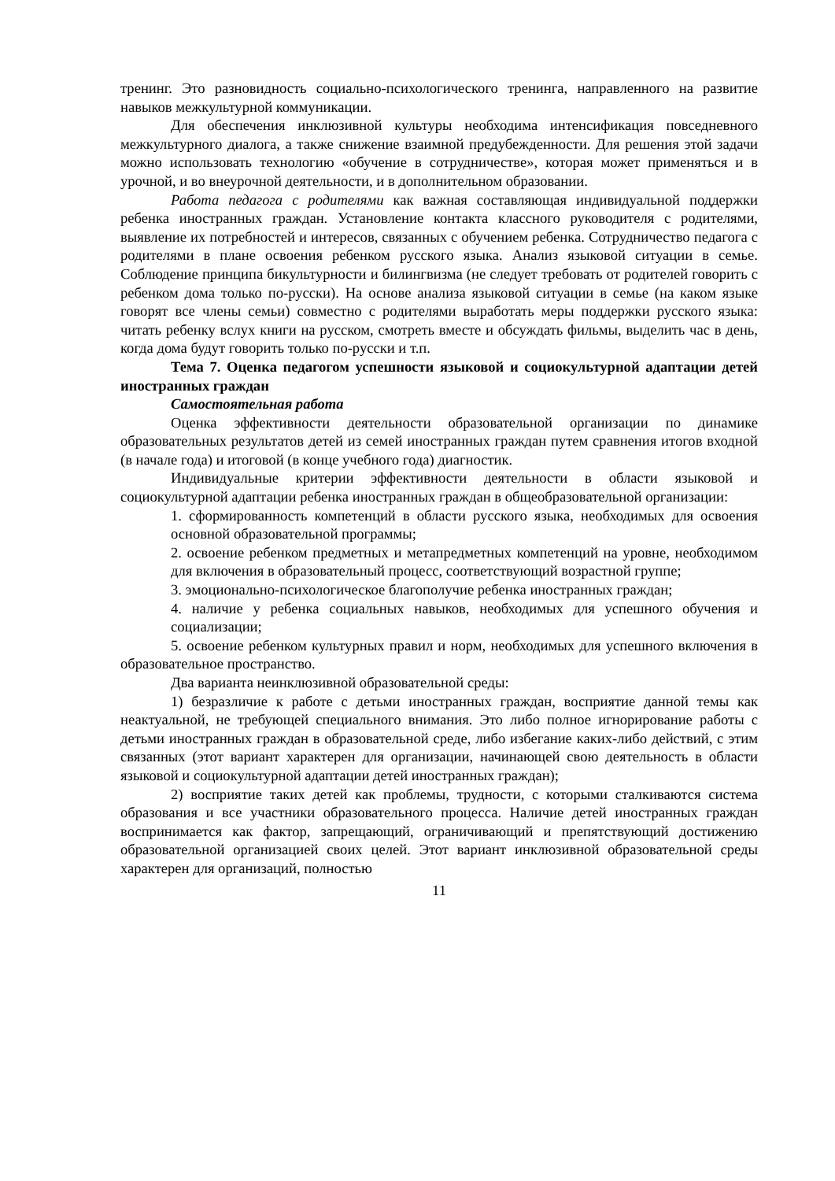тренинг. Это разновидность социально-психологического тренинга, направленного на развитие навыков межкультурной коммуникации.
Для обеспечения инклюзивной культуры необходима интенсификация повседневного межкультурного диалога, а также снижение взаимной предубежденности. Для решения этой задачи можно использовать технологию «обучение в сотрудничестве», которая может применяться и в урочной, и во внеурочной деятельности, и в дополнительном образовании.
Работа педагога с родителями как важная составляющая индивидуальной поддержки ребенка иностранных граждан. Установление контакта классного руководителя с родителями, выявление их потребностей и интересов, связанных с обучением ребенка. Сотрудничество педагога с родителями в плане освоения ребенком русского языка. Анализ языковой ситуации в семье. Соблюдение принципа бикультурности и билингвизма (не следует требовать от родителей говорить с ребенком дома только по-русски). На основе анализа языковой ситуации в семье (на каком языке говорят все члены семьи) совместно с родителями выработать меры поддержки русского языка: читать ребенку вслух книги на русском, смотреть вместе и обсуждать фильмы, выделить час в день, когда дома будут говорить только по-русски и т.п.
Тема 7. Оценка педагогом успешности языковой и социокультурной адаптации детей иностранных граждан
Самостоятельная работа
Оценка эффективности деятельности образовательной организации по динамике образовательных результатов детей из семей иностранных граждан путем сравнения итогов входной (в начале года) и итоговой (в конце учебного года) диагностик.
Индивидуальные критерии эффективности деятельности в области языковой и социокультурной адаптации ребенка иностранных граждан в общеобразовательной организации:
1. сформированность компетенций в области русского языка, необходимых для освоения основной образовательной программы;
2. освоение ребенком предметных и метапредметных компетенций на уровне, необходимом для включения в образовательный процесс, соответствующий возрастной группе;
3. эмоционально-психологическое благополучие ребенка иностранных граждан;
4. наличие у ребенка социальных навыков, необходимых для успешного обучения и социализации;
5. освоение ребенком культурных правил и норм, необходимых для успешного включения в образовательное пространство.
Два варианта неинклюзивной образовательной среды:
1) безразличие к работе с детьми иностранных граждан, восприятие данной темы как неактуальной, не требующей специального внимания. Это либо полное игнорирование работы с детьми иностранных граждан в образовательной среде, либо избегание каких-либо действий, с этим связанных (этот вариант характерен для организации, начинающей свою деятельность в области языковой и социокультурной адаптации детей иностранных граждан);
2) восприятие таких детей как проблемы, трудности, с которыми сталкиваются система образования и все участники образовательного процесса. Наличие детей иностранных граждан воспринимается как фактор, запрещающий, ограничивающий и препятствующий достижению образовательной организацией своих целей. Этот вариант инклюзивной образовательной среды характерен для организаций, полностью
11